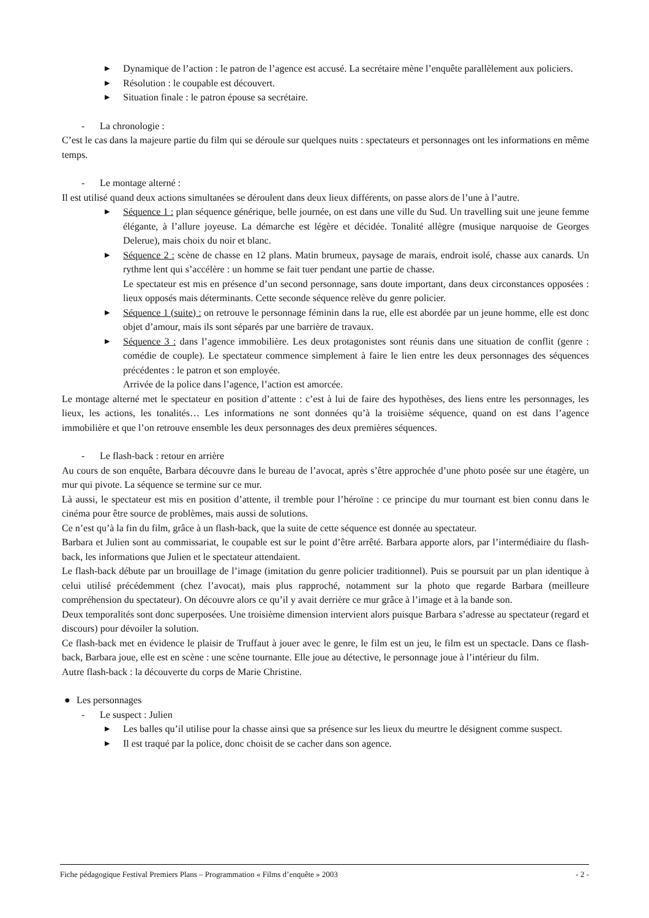▶
Dynamique de l’action : le patron de l’agence est accusé. La secrétaire mène l’enquête parallèlement aux policiers.
▶
Résolution : le coupable est découvert.
▶
Situation finale : le patron épouse sa secrétaire.
- La chronologie :
C’est le cas dans la majeure partie du film qui se déroule sur quelques nuits : spectateurs et personnages ont les informations en même temps.
- Le montage alterné :
Il est utilisé quand deux actions simultanées se déroulent dans deux lieux différents, on passe alors de l’une à l’autre.
▶
Séquence 1 : plan séquence générique, belle journée, on est dans une ville du Sud. Un travelling suit une jeune femme élégante, à l’allure joyeuse. La démarche est légère et décidée. Tonalité allègre (musique narquoise de Georges Delerue), mais choix du noir et blanc.
▶
Séquence 2 : scène de chasse en 12 plans. Matin brumeux, paysage de marais, endroit isolé, chasse aux canards. Un rythme lent qui s’accélère : un homme se fait tuer pendant une partie de chasse.
Le spectateur est mis en présence d’un second personnage, sans doute important, dans deux circonstances opposées : lieux opposés mais déterminants. Cette seconde séquence relève du genre policier.
▶
Séquence 1 (suite) : on retrouve le personnage féminin dans la rue, elle est abordée par un jeune homme, elle est donc objet d’amour, mais ils sont séparés par une barrière de travaux.
▶
Séquence 3 : dans l’agence immobilière. Les deux protagonistes sont réunis dans une situation de conflit (genre : comédie de couple). Le spectateur commence simplement à faire le lien entre les deux personnages des séquences précédentes : le patron et son employée.
Arrivée de la police dans l’agence, l’action est amorcée.
Le montage alterné met le spectateur en position d’attente : c’est à lui de faire des hypothèses, des liens entre les personnages, les lieux, les actions, les tonalités… Les informations ne sont données qu’à la troisième séquence, quand on est dans l’agence immobilière et que l’on retrouve ensemble les deux personnages des deux premières séquences.
- Le flash-back : retour en arrière
Au cours de son enquête, Barbara découvre dans le bureau de l’avocat, après s’être approchée d’une photo posée sur une étagère, un mur qui pivote. La séquence se termine sur ce mur.
Là aussi, le spectateur est mis en position d’attente, il tremble pour l’héroïne : ce principe du mur tournant est bien connu dans le cinéma pour être source de problèmes, mais aussi de solutions.
Ce n’est qu’à la fin du film, grâce à un flash-back, que la suite de cette séquence est donnée au spectateur.
Barbara et Julien sont au commissariat, le coupable est sur le point d’être arrêté. Barbara apporte alors, par l’intermédiaire du flash-back, les informations que Julien et le spectateur attendaient.
Le flash-back débute par un brouillage de l’image (imitation du genre policier traditionnel). Puis se poursuit par un plan identique à celui utilisé précédemment (chez l’avocat), mais plus rapproché, notamment sur la photo que regarde Barbara (meilleure compréhension du spectateur). On découvre alors ce qu’il y avait derrière ce mur grâce à l’image et à la bande son.
Deux temporalités sont donc superposées. Une troisième dimension intervient alors puisque Barbara s’adresse au spectateur (regard et discours) pour dévoiler la solution.
Ce flash-back met en évidence le plaisir de Truffaut à jouer avec le genre, le film est un jeu, le film est un spectacle. Dans ce flash-back, Barbara joue, elle est en scène : une scène tournante. Elle joue au détective, le personnage joue à l’intérieur du film.
Autre flash-back : la découverte du corps de Marie Christine.
● Les personnages
- Le suspect : Julien
▶
Les balles qu’il utilise pour la chasse ainsi que sa présence sur les lieux du meurtre le désignent comme suspect.
▶
Il est traqué par la police, donc choisit de se cacher dans son agence.
Fiche pédagogique Festival Premiers Plans – Programmation « Films d’enquête » 2003 - 2 -